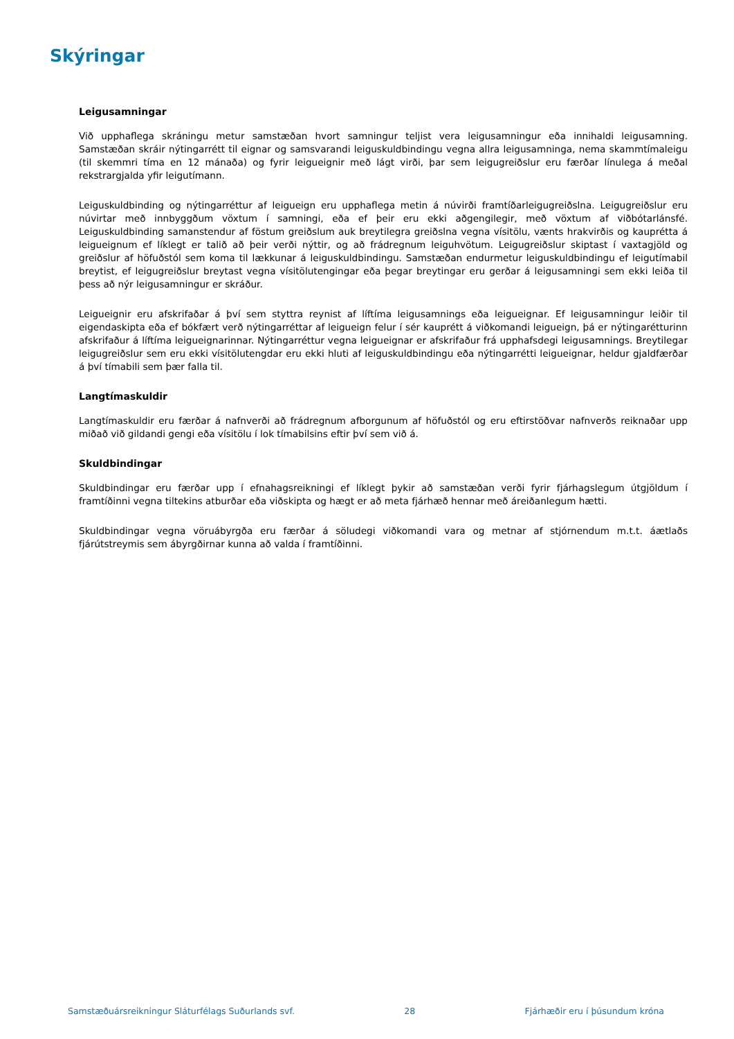Skýringar
Leigusamningar
Við upphaflega skráningu metur samstæðan hvort samningur teljist vera leigusamningur eða innihaldi leigusamning. Samstæðan skráir nýtingarrétt til eignar og samsvarandi leiguskuldbindingu vegna allra leigusamninga, nema skammtímaleigu (til skemmri tíma en 12 mánaða) og fyrir leigueignir með lágt virði, þar sem leigugreiðslur eru færðar línulega á meðal rekstrargjalda yfir leigutímann.
Leiguskuldbinding og nýtingarréttur af leigueign eru upphaflega metin á núvirði framtíðarleigugreiðslna. Leigugreiðslur eru núvirtar með innbyggðum vöxtum í samningi, eða ef þeir eru ekki aðgengilegir, með vöxtum af viðbótarlánsfé. Leiguskuldbinding samanstendur af föstum greiðslum auk breytilegra greiðslna vegna vísitölu, vænts hrakvirðis og kauprétta á leigueignum ef líklegt er talið að þeir verði nýttir, og að frádregnum leiguhvötum. Leigugreiðslur skiptast í vaxtagjöld og greiðslur af höfuðstól sem koma til lækkunar á leiguskuldbindingu. Samstæðan endurmetur leiguskuldbindingu ef leigutímabil breytist, ef leigugreiðslur breytast vegna vísitölutengingar eða þegar breytingar eru gerðar á leigusamningi sem ekki leiða til þess að nýr leigusamningur er skráður.
Leigueignir eru afskrifaðar á því sem styttra reynist af líftíma leigusamnings eða leigueignar. Ef leigusamningur leiðir til eigendaskipta eða ef bókfært verð nýtingarréttar af leigueign felur í sér kauprétt á viðkomandi leigueign, þá er nýtingaréttur­inn afskrifaður á líftíma leigueignarinnar. Nýtingarréttur vegna leigueignar er afskrifaður frá upphafsdegi leigusamnings. Breytilegar leigugreiðslur sem eru ekki vísitölutengdar eru ekki hluti af leiguskuldbindingu eða nýtingarrétti leigueignar, heldur gjaldfærðar á því tímabili sem þær falla til.
Langtímaskuldir
Langtímaskuldir eru færðar á nafnverði að frádregnum afborgunum af höfuðstól og eru eftirstöðvar nafnverðs reiknaðar upp miðað við gildandi gengi eða vísitölu í lok tímabilsins eftir því sem við á.
Skuldbindingar
Skuldbindingar eru færðar upp í efnahagsreikningi ef líklegt þykir að samstæðan verði fyrir fjárhagslegum útgjöldum í framtíðinni vegna tiltekins atburðar eða viðskipta og hægt er að meta fjárhæð hennar með áreiðanlegum hætti.
Skuldbindingar vegna vöruábyrgða eru færðar á söludegi viðkomandi vara og metnar af stjórnendum m.t.t. áætlaðs fjárútstreymis sem ábyrgðirnar kunna að valda í framtíðinni.
Samstæðuársreikningur Sláturfélags Suðurlands svf. 28 Fjárhæðir eru í þúsundum króna